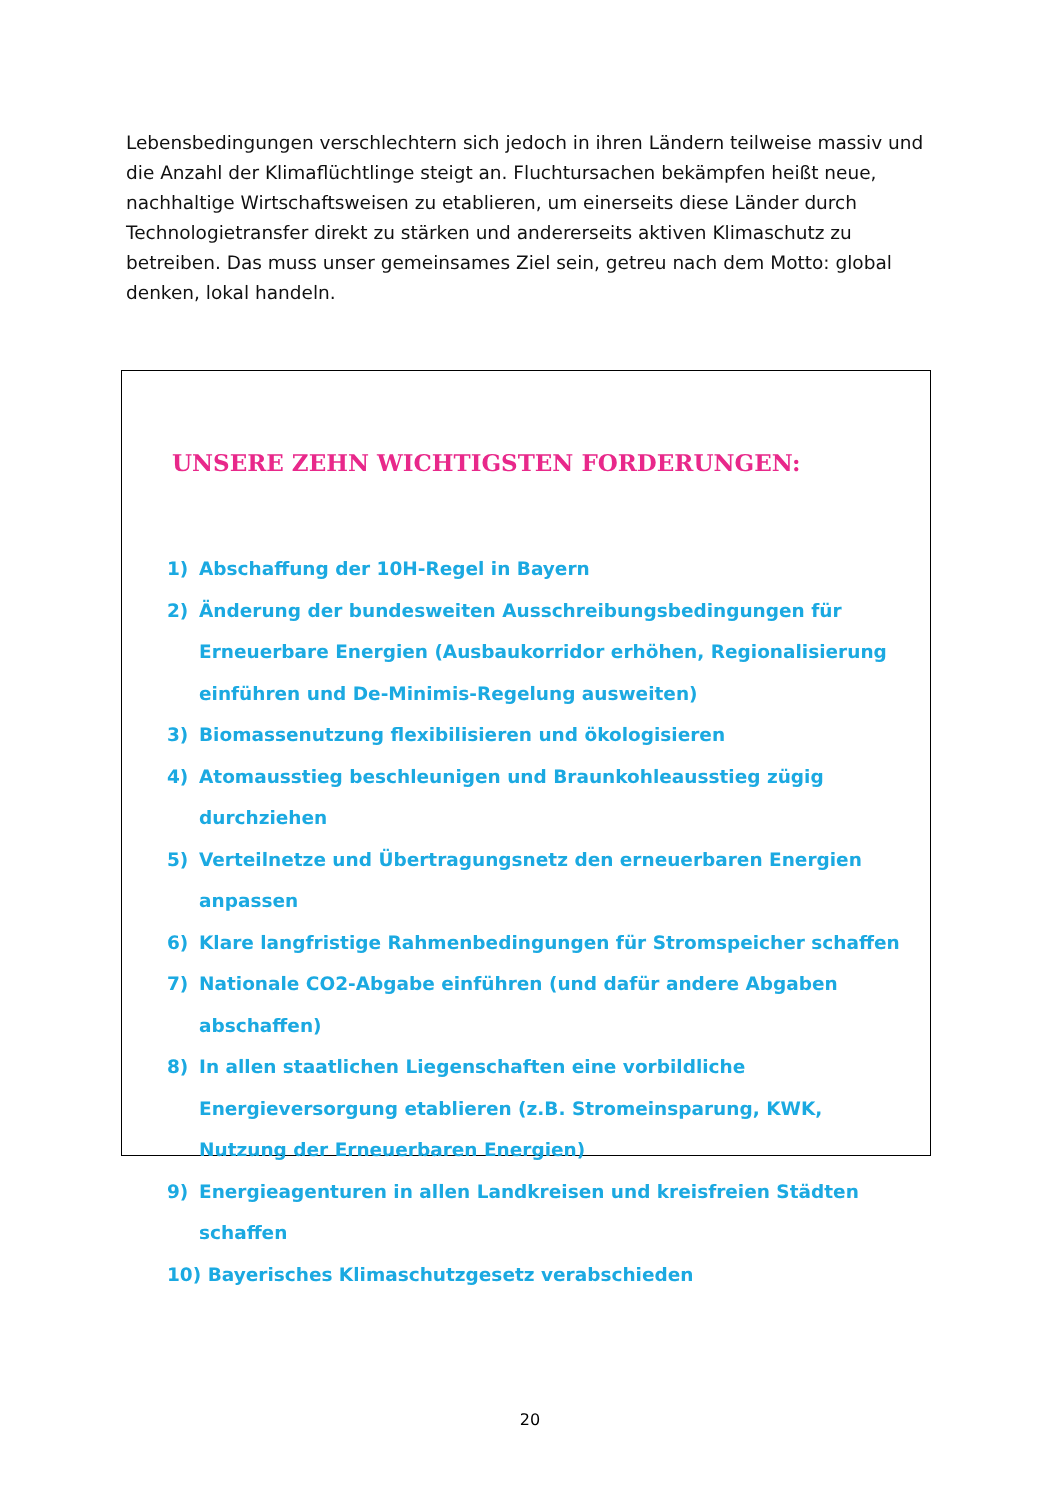Lebensbedingungen verschlechtern sich jedoch in ihren Ländern teilweise massiv und die Anzahl der Klimaflüchtlinge steigt an. Fluchtursachen bekämpfen heißt neue, nachhaltige Wirtschaftsweisen zu etablieren, um einerseits diese Länder durch Technologietransfer direkt zu stärken und andererseits aktiven Klimaschutz zu betreiben. Das muss unser gemeinsames Ziel sein, getreu nach dem Motto: global denken, lokal handeln.
UNSERE ZEHN WICHTIGSTEN FORDERUNGEN:
1) Abschaffung der 10H-Regel in Bayern
2) Änderung der bundesweiten Ausschreibungsbedingungen für Erneuerbare Energien (Ausbaukorridor erhöhen, Regionalisierung einführen und De-Minimis-Regelung ausweiten)
3) Biomassenutzung flexibilisieren und ökologisieren
4) Atomausstieg beschleunigen und Braunkohleausstieg zügig durchziehen
5) Verteilnetze und Übertragungsnetz den erneuerbaren Energien anpassen
6) Klare langfristige Rahmenbedingungen für Stromspeicher schaffen
7) Nationale CO2-Abgabe einführen (und dafür andere Abgaben abschaffen)
8) In allen staatlichen Liegenschaften eine vorbildliche Energieversorgung etablieren (z.B. Stromeinsparung, KWK, Nutzung der Erneuerbaren Energien)
9) Energieagenturen in allen Landkreisen und kreisfreien Städten schaffen
10) Bayerisches Klimaschutzgesetz verabschieden
20